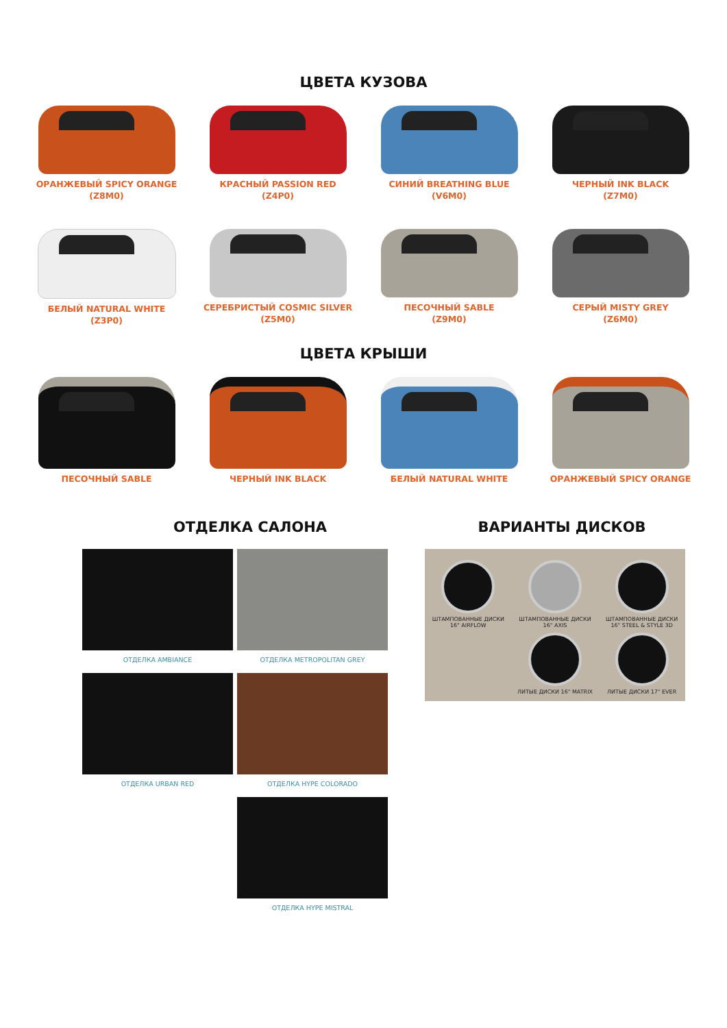ЦВЕТА КУЗОВА
ОРАНЖЕВЫЙ SPICY ORANGE
(Z8M0)
КРАСНЫЙ PASSION RED
(Z4P0)
СИНИЙ BREATHING BLUE
(V6M0)
ЧЕРНЫЙ INK BLACK
(Z7M0)
БЕЛЫЙ NATURAL WHITE
(Z3P0)
СЕРЕБРИСТЫЙ COSMIC SILVER
(Z5M0)
ПЕСОЧНЫЙ SABLE
(Z9M0)
СЕРЫЙ MISTY GREY
(Z6M0)
ЦВЕТА КРЫШИ
ПЕСОЧНЫЙ SABLE
ЧЕРНЫЙ INK BLACK
БЕЛЫЙ NATURAL WHITE
ОРАНЖЕВЫЙ SPICY ORANGE
ОТДЕЛКА САЛОНА
ОТДЕЛКА AMBIANCE
ОТДЕЛКА METROPOLITAN GREY
ОТДЕЛКА URBAN RED
ОТДЕЛКА HYPE COLORADO
ОТДЕЛКА HYPE MISTRAL
ВАРИАНТЫ ДИСКОВ
ШТАМПОВАННЫЕ ДИСКИ
16" AIRFLOW
ШТАМПОВАННЫЕ ДИСКИ
16" AXIS
ШТАМПОВАННЫЕ ДИСКИ
16" STEEL & STYLE 3D
ЛИТЫЕ ДИСКИ 16" MATRIX
ЛИТЫЕ ДИСКИ 17" EVER